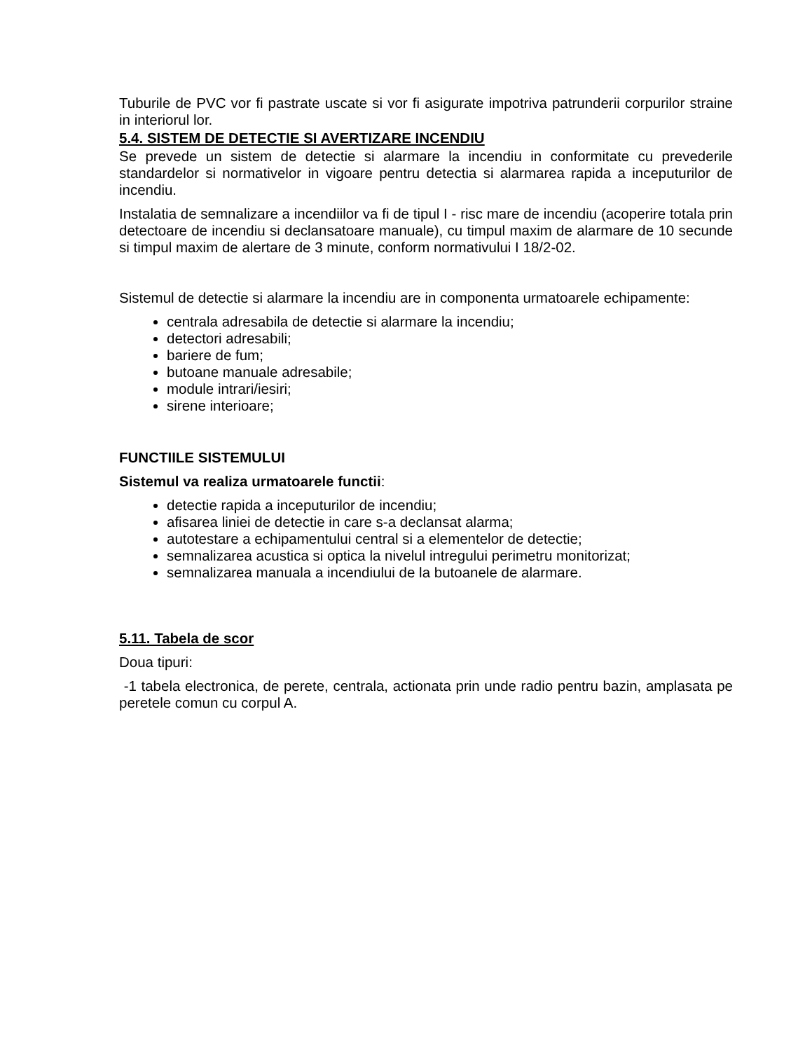Tuburile de PVC vor fi pastrate uscate si vor fi asigurate impotriva patrunderii corpurilor straine in interiorul lor.
5.4. SISTEM DE DETECTIE SI AVERTIZARE INCENDIU
Se prevede un sistem de detectie si alarmare la incendiu in conformitate cu prevederile standardelor si normativelor in vigoare pentru detectia si alarmarea rapida a inceputurilor de incendiu.
Instalatia de semnalizare a incendiilor va fi de tipul I - risc mare de incendiu (acoperire totala prin detectoare de incendiu si declansatoare manuale), cu timpul maxim de alarmare de 10 secunde si timpul maxim de alertare de 3 minute, conform normativului I 18/2-02.
Sistemul de detectie si alarmare la incendiu are in componenta urmatoarele echipamente:
centrala adresabila de detectie si alarmare la incendiu;
detectori adresabili;
bariere de fum;
butoane manuale adresabile;
module intrari/iesiri;
sirene interioare;
FUNCTIILE SISTEMULUI
Sistemul va realiza urmatoarele functii:
detectie rapida a inceputurilor de incendiu;
afisarea liniei de detectie in care s-a declansat alarma;
autotestare a echipamentului central si a elementelor de detectie;
semnalizarea acustica si optica la nivelul intregului perimetru monitorizat;
semnalizarea manuala a incendiului de la butoanele de alarmare.
5.11. Tabela de scor
Doua tipuri:
-1 tabela electronica, de perete, centrala, actionata prin unde radio pentru bazin, amplasata pe peretele comun cu corpul A.